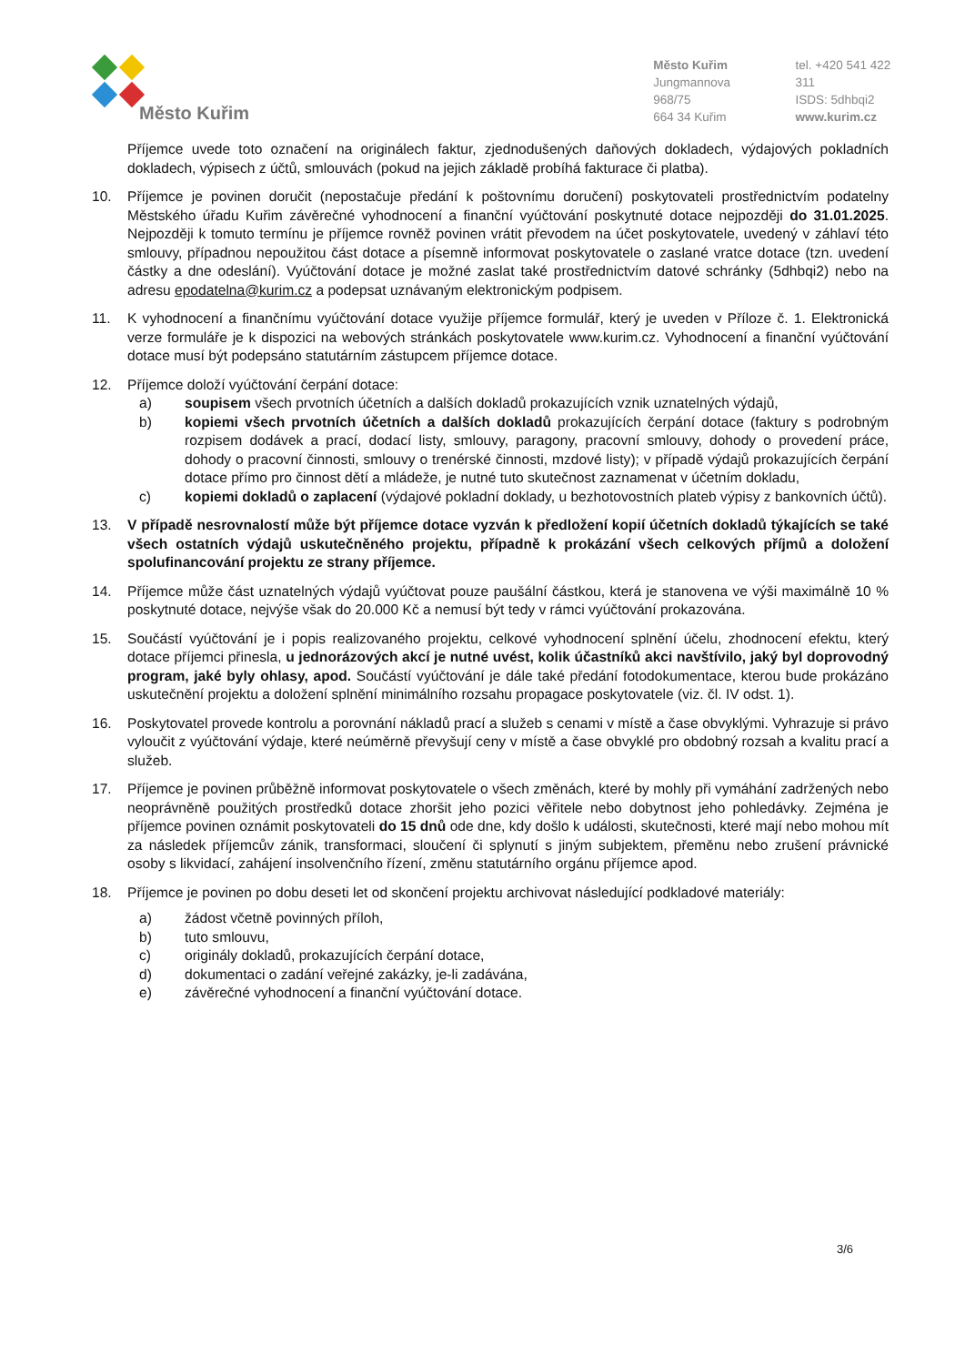Město Kuřim
Město Kuřim
Jungmannova 968/75
664 34 Kuřim
tel. +420 541 422 311
ISDS: 5dhbqi2
www.kurim.cz
Příjemce uvede toto označení na originálech faktur, zjednodušených daňových dokladech, výdajových pokladních dokladech, výpisech z účtů, smlouvách (pokud na jejich základě probíhá fakturace či platba).
10. Příjemce je povinen doručit (nepostačuje předání k poštovnímu doručení) poskytovateli prostřednictvím podatelny Městského úřadu Kuřim závěrečné vyhodnocení a finanční vyúčtování poskytnuté dotace nejpozději do 31.01.2025. Nejpozději k tomuto termínu je příjemce rovněž povinen vrátit převodem na účet poskytovatele, uvedený v záhlaví této smlouvy, případnou nepoužitou část dotace a písemně informovat poskytovatele o zaslané vratce dotace (tzn. uvedení částky a dne odeslání). Vyúčtování dotace je možné zaslat také prostřednictvím datové schránky (5dhbqi2) nebo na adresu epodatelna@kurim.cz a podepsat uznávaným elektronickým podpisem.
11. K vyhodnocení a finančnímu vyúčtování dotace využije příjemce formulář, který je uveden v Příloze č. 1. Elektronická verze formuláře je k dispozici na webových stránkách poskytovatele www.kurim.cz. Vyhodnocení a finanční vyúčtování dotace musí být podepsáno statutárním zástupcem příjemce dotace.
12. Příjemce doloží vyúčtování čerpání dotace:
a) soupisem všech prvotních účetních a dalších dokladů prokazujících vznik uznatelných výdajů,
b) kopiemi všech prvotních účetních a dalších dokladů prokazujících čerpání dotace (faktury s podrobným rozpisem dodávek a prací, dodací listy, smlouvy, paragony, pracovní smlouvy, dohody o provedení práce, dohody o pracovní činnosti, smlouvy o trenérské činnosti, mzdové listy); v případě výdajů prokazujících čerpání dotace přímo pro činnost dětí a mládeže, je nutné tuto skutečnost zaznamenat v účetním dokladu,
c) kopiemi dokladů o zaplacení (výdajové pokladní doklady, u bezhotovostních plateb výpisy z bankovních účtů).
13. V případě nesrovnalostí může být příjemce dotace vyzván k předložení kopií účetních dokladů týkajících se také všech ostatních výdajů uskutečněného projektu, případně k prokázání všech celkových příjmů a doložení spolufinancování projektu ze strany příjemce.
14. Příjemce může část uznatelných výdajů vyúčtovat pouze paušální částkou, která je stanovena ve výši maximálně 10 % poskytnuté dotace, nejvýše však do 20.000 Kč a nemusí být tedy v rámci vyúčtování prokazována.
15. Součástí vyúčtování je i popis realizovaného projektu, celkové vyhodnocení splnění účelu, zhodnocení efektu, který dotace příjemci přinesla, u jednorázových akcí je nutné uvést, kolik účastníků akci navštívilo, jaký byl doprovodný program, jaké byly ohlasy, apod. Součástí vyúčtování je dále také předání fotodokumentace, kterou bude prokázáno uskutečnění projektu a doložení splnění minimálního rozsahu propagace poskytovatele (viz. čl. IV odst. 1).
16. Poskytovatel provede kontrolu a porovnání nákladů prací a služeb s cenami v místě a čase obvyklými. Vyhrazuje si právo vyloučit z vyúčtování výdaje, které neúměrně převyšují ceny v místě a čase obvyklé pro obdobný rozsah a kvalitu prací a služeb.
17. Příjemce je povinen průběžně informovat poskytovatele o všech změnách, které by mohly při vymáhání zadržených nebo neoprávněně použitých prostředků dotace zhoršit jeho pozici věřitele nebo dobytnost jeho pohledávky. Zejména je příjemce povinen oznámit poskytovateli do 15 dnů ode dne, kdy došlo k události, skutečnosti, které mají nebo mohou mít za následek příjemcův zánik, transformaci, sloučení či splynutí s jiným subjektem, přeměnu nebo zrušení právnické osoby s likvidací, zahájení insolvenčního řízení, změnu statutárního orgánu příjemce apod.
18. Příjemce je povinen po dobu deseti let od skončení projektu archivovat následující podkladové materiály:
a) žádost včetně povinných příloh,
b) tuto smlouvu,
c) originály dokladů, prokazujících čerpání dotace,
d) dokumentaci o zadání veřejné zakázky, je-li zadávána,
e) závěrečné vyhodnocení a finanční vyúčtování dotace.
3/6